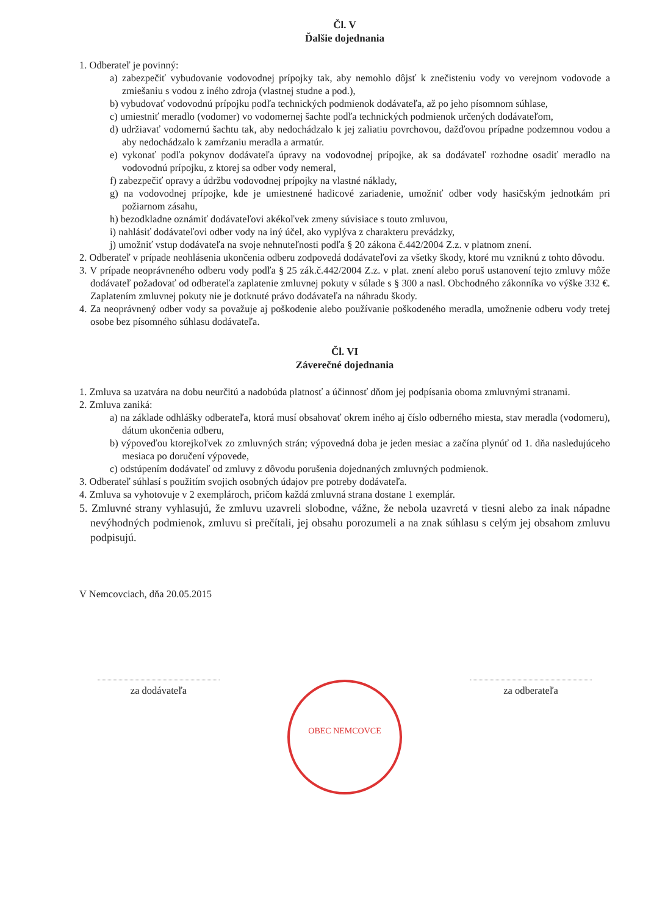Čl. V
Ďalšie dojednania
1. Odberateľ je povinný:
a) zabezpečiť vybudovanie vodovodnej prípojky tak, aby nemohlo dôjsť k znečisteniu vody vo verejnom vodovode a zmiešaniu s vodou z iného zdroja (vlastnej studne a pod.),
b) vybudovať vodovodnú prípojku podľa technických podmienok dodávateľa, až po jeho písomnom súhlase,
c) umiestniť meradlo (vodomer) vo vodomernej šachte podľa technických podmienok určených dodávateľom,
d) udržiavať vodomernú šachtu tak, aby nedochádzalo k jej zaliatiu povrchovou, dažďovou prípadne podzemnou vodou a aby nedochádzalo k zamŕzaniu meradla a armatúr.
e) vykonať podľa pokynov dodávateľa úpravy na vodovodnej prípojke, ak sa dodávateľ rozhodne osadiť meradlo na vodovodnú prípojku, z ktorej sa odber vody nemeral,
f) zabezpečiť opravy a údržbu vodovodnej prípojky na vlastné náklady,
g) na vodovodnej prípojke, kde je umiestnené hadicové zariadenie, umožniť odber vody hasičským jednotkám pri požiarnom zásahu,
h) bezodkladne oznámiť dodávateľovi akékoľvek zmeny súvisiace s touto zmluvou,
i) nahlásiť dodávateľovi odber vody na iný účel, ako vyplýva z charakteru prevádzky,
j) umožniť vstup dodávateľa na svoje nehnuteľnosti podľa § 20 zákona č.442/2004 Z.z. v platnom znení.
2. Odberateľ v prípade neohlásenia ukončenia odberu zodpovedá dodávateľovi za všetky škody, ktoré mu vzniknú z tohto dôvodu.
3. V prípade neoprávneného odberu vody podľa § 25 zák.č.442/2004 Z.z. v plat. znení alebo poruš ustanovení tejto zmluvy môže dodávateľ požadovať od odberateľa zaplatenie zmluvnej pokuty v súlade s § 300 a nasl. Obchodného zákonníka vo výške 332 €. Zaplatením zmluvnej pokuty nie je dotknuté právo dodávateľa na náhradu škody.
4. Za neoprávnený odber vody sa považuje aj poškodenie alebo používanie poškodeného meradla, umožnenie odberu vody tretej osobe bez písomného súhlasu dodávateľa.
Čl. VI
Záverečné dojednania
1. Zmluva sa uzatvára na dobu neurčitú a nadobúda platnosť a účinnosť dňom jej podpísania oboma zmluvnými stranami.
2. Zmluva zaniká:
a) na základe odhlášky odberateľa, ktorá musí obsahovať okrem iného aj číslo odberného miesta, stav meradla (vodomeru), dátum ukončenia odberu,
b) výpoveďou ktorejkoľvek zo zmluvných strán; výpovedná doba je jeden mesiac a začína plynúť od 1. dňa nasledujúceho mesiaca po doručení výpovede,
c) odstúpením dodávateľ od zmluvy z dôvodu porušenia dojednaných zmluvných podmienok.
3. Odberateľ súhlasí s použitím svojich osobných údajov pre potreby dodávateľa.
4. Zmluva sa vyhotovuje v 2 exemplároch, pričom každá zmluvná strana dostane 1 exemplár.
5. Zmluvné strany vyhlasujú, že zmluvu uzavreli slobodne, vážne, že nebola uzavretá v tiesni alebo za inak nápadne nevýhodných podmienok, zmluvu si prečítali, jej obsahu porozumeli a na znak súhlasu s celým jej obsahom zmluvu podpisujú.
V Nemcovciach, dňa 20.05.2015
za dodávateľa
OBEC NEMCOVCE
za odberateľa